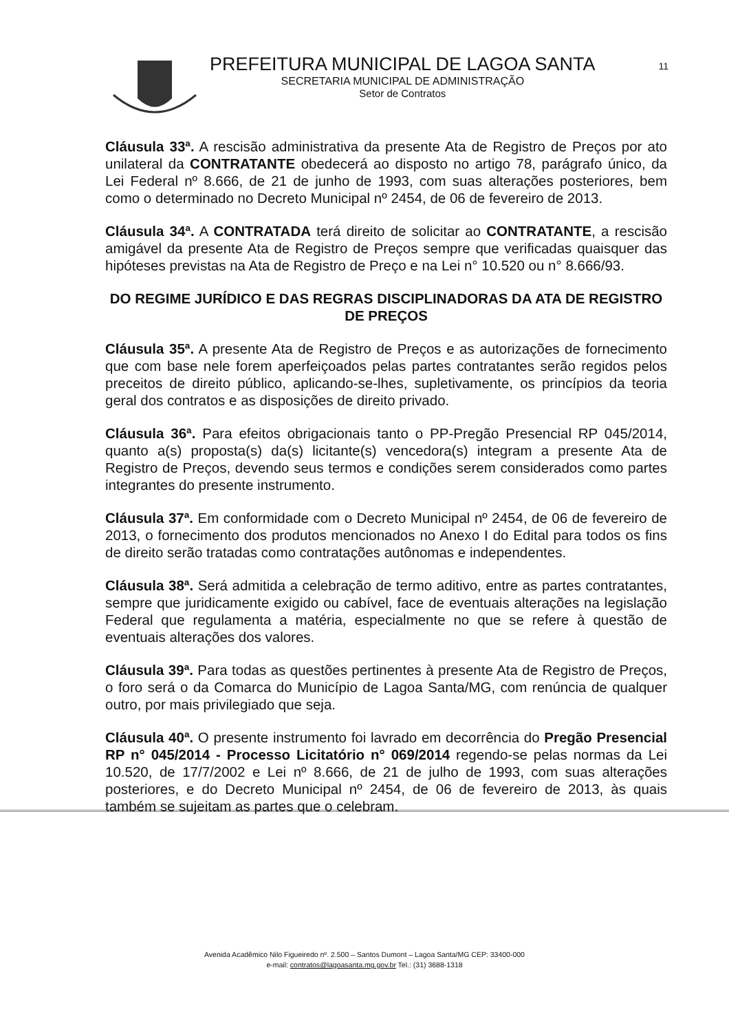11
PREFEITURA MUNICIPAL DE LAGOA SANTA
SECRETARIA MUNICIPAL DE ADMINISTRAÇÃO
Setor de Contratos
Cláusula 33ª. A rescisão administrativa da presente Ata de Registro de Preços por ato unilateral da CONTRATANTE obedecerá ao disposto no artigo 78, parágrafo único, da Lei Federal nº 8.666, de 21 de junho de 1993, com suas alterações posteriores, bem como o determinado no Decreto Municipal nº 2454, de 06 de fevereiro de 2013.
Cláusula 34ª. A CONTRATADA terá direito de solicitar ao CONTRATANTE, a rescisão amigável da presente Ata de Registro de Preços sempre que verificadas quaisquer das hipóteses previstas na Ata de Registro de Preço e na Lei n° 10.520 ou n° 8.666/93.
DO REGIME JURÍDICO E DAS REGRAS DISCIPLINADORAS DA ATA DE REGISTRO DE PREÇOS
Cláusula 35ª. A presente Ata de Registro de Preços e as autorizações de fornecimento que com base nele forem aperfeiçoados pelas partes contratantes serão regidos pelos preceitos de direito público, aplicando-se-lhes, supletivamente, os princípios da teoria geral dos contratos e as disposições de direito privado.
Cláusula 36ª. Para efeitos obrigacionais tanto o PP-Pregão Presencial RP 045/2014, quanto a(s) proposta(s) da(s) licitante(s) vencedora(s) integram a presente Ata de Registro de Preços, devendo seus termos e condições serem considerados como partes integrantes do presente instrumento.
Cláusula 37ª. Em conformidade com o Decreto Municipal nº 2454, de 06 de fevereiro de 2013, o fornecimento dos produtos mencionados no Anexo I do Edital para todos os fins de direito serão tratadas como contratações autônomas e independentes.
Cláusula 38ª. Será admitida a celebração de termo aditivo, entre as partes contratantes, sempre que juridicamente exigido ou cabível, face de eventuais alterações na legislação Federal que regulamenta a matéria, especialmente no que se refere à questão de eventuais alterações dos valores.
Cláusula 39ª. Para todas as questões pertinentes à presente Ata de Registro de Preços, o foro será o da Comarca do Município de Lagoa Santa/MG, com renúncia de qualquer outro, por mais privilegiado que seja.
Cláusula 40ª. O presente instrumento foi lavrado em decorrência do Pregão Presencial RP n° 045/2014 - Processo Licitatório n° 069/2014 regendo-se pelas normas da Lei 10.520, de 17/7/2002 e Lei nº 8.666, de 21 de julho de 1993, com suas alterações posteriores, e do Decreto Municipal nº 2454, de 06 de fevereiro de 2013, às quais também se sujeitam as partes que o celebram.
Avenida Acadêmico Nilo Figueiredo nº. 2.500 – Santos Dumont – Lagoa Santa/MG CEP: 33400-000
e-mail: contratos@lagoasanta.mg.gov.br Tel.: (31) 3688-1318